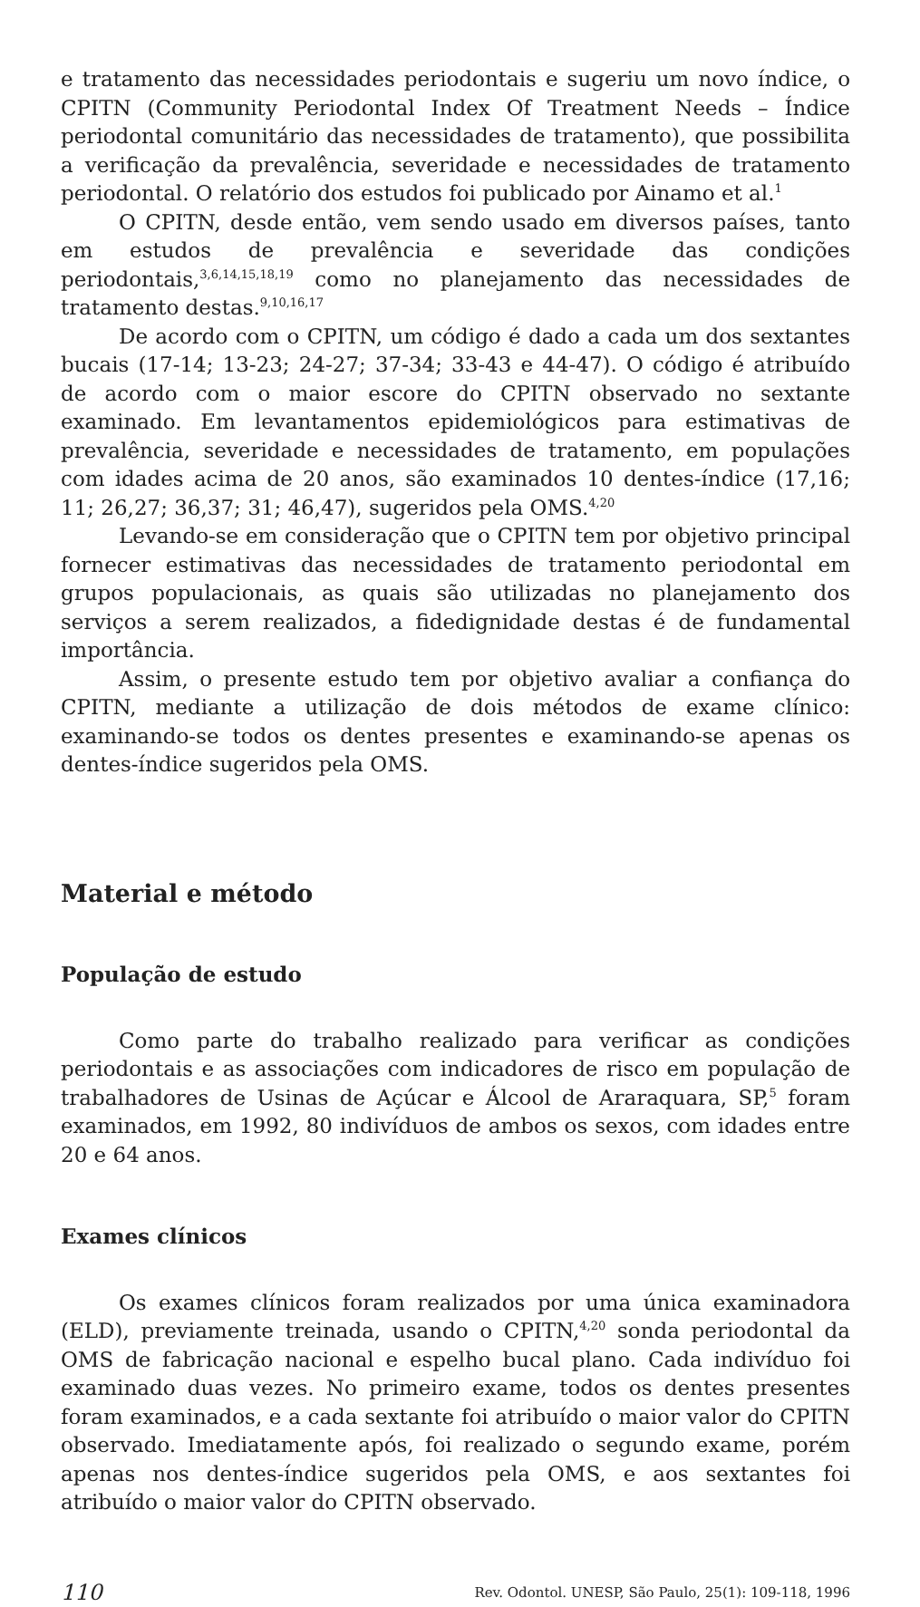e tratamento das necessidades periodontais e sugeriu um novo índice, o CPITN (Community Periodontal Index Of Treatment Needs – Índice periodontal comunitário das necessidades de tratamento), que possibilita a verificação da prevalência, severidade e necessidades de tratamento periodontal. O relatório dos estudos foi publicado por Ainamo et al.<sup>1</sup>
O CPITN, desde então, vem sendo usado em diversos países, tanto em estudos de prevalência e severidade das condições periodontais,<sup>3,6,14,15,18,19</sup> como no planejamento das necessidades de tratamento destas.<sup>9,10,16,17</sup>
De acordo com o CPITN, um código é dado a cada um dos sextantes bucais (17-14; 13-23; 24-27; 37-34; 33-43 e 44-47). O código é atribuído de acordo com o maior escore do CPITN observado no sextante examinado. Em levantamentos epidemiológicos para estimativas de prevalência, severidade e necessidades de tratamento, em populações com idades acima de 20 anos, são examinados 10 dentes-índice (17,16; 11; 26,27; 36,37; 31; 46,47), sugeridos pela OMS.<sup>4,20</sup>
Levando-se em consideração que o CPITN tem por objetivo principal fornecer estimativas das necessidades de tratamento periodontal em grupos populacionais, as quais são utilizadas no planejamento dos serviços a serem realizados, a fidedignidade destas é de fundamental importância.
Assim, o presente estudo tem por objetivo avaliar a confiança do CPITN, mediante a utilização de dois métodos de exame clínico: examinando-se todos os dentes presentes e examinando-se apenas os dentes-índice sugeridos pela OMS.
Material e método
População de estudo
Como parte do trabalho realizado para verificar as condições periodontais e as associações com indicadores de risco em população de trabalhadores de Usinas de Açúcar e Álcool de Araraquara, SP,<sup>5</sup> foram examinados, em 1992, 80 indivíduos de ambos os sexos, com idades entre 20 e 64 anos.
Exames clínicos
Os exames clínicos foram realizados por uma única examinadora (ELD), previamente treinada, usando o CPITN,<sup>4,20</sup> sonda periodontal da OMS de fabricação nacional e espelho bucal plano. Cada indivíduo foi examinado duas vezes. No primeiro exame, todos os dentes presentes foram examinados, e a cada sextante foi atribuído o maior valor do CPITN observado. Imediatamente após, foi realizado o segundo exame, porém apenas nos dentes-índice sugeridos pela OMS, e aos sextantes foi atribuído o maior valor do CPITN observado.
110 Rev. Odontol. UNESP, São Paulo, 25(1): 109-118, 1996